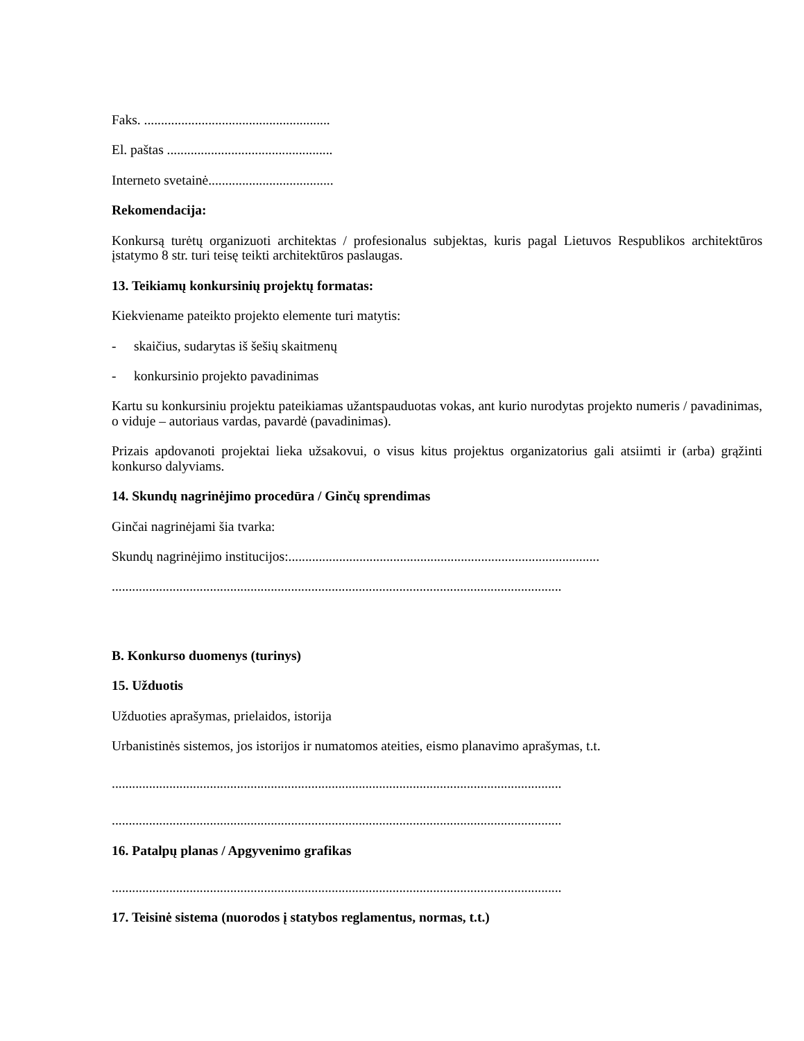Faks. .......................................................
El. paštas .................................................
Interneto svetainė.....................................
Rekomendacija:
Konkursą turėtų organizuoti architektas / profesionalus subjektas, kuris pagal Lietuvos Respublikos architektūros įstatymo 8 str. turi teisę teikti architektūros paslaugas.
13. Teikiamų konkursinių projektų formatas:
Kiekviename pateikto projekto elemente turi matytis:
- skaičius, sudarytas iš šešių skaitmenų
- konkursinio projekto pavadinimas
Kartu su konkursiniu projektu pateikiamas užantspauduotas vokas, ant kurio nurodytas projekto numeris / pavadinimas, o viduje – autoriaus vardas, pavardė (pavadinimas).
Prizais apdovanoti projektai lieka užsakovui, o visus kitus projektus organizatorius gali atsiimti ir (arba) grąžinti konkurso dalyviams.
14. Skundų nagrinėjimo procedūra / Ginčų sprendimas
Ginčai nagrinėjami šia tvarka:
Skundų nagrinėjimo institucijos:............................................................................................
.....................................................................................................................................
B. Konkurso duomenys (turinys)
15. Užduotis
Užduoties aprašymas, prielaidos, istorija
Urbanistinės sistemos, jos istorijos ir numatomos ateities, eismo planavimo aprašymas, t.t.
.....................................................................................................................................
.....................................................................................................................................
16. Patalpų planas / Apgyvenimo grafikas
.....................................................................................................................................
17. Teisinė sistema (nuorodos į statybos reglamentus, normas, t.t.)